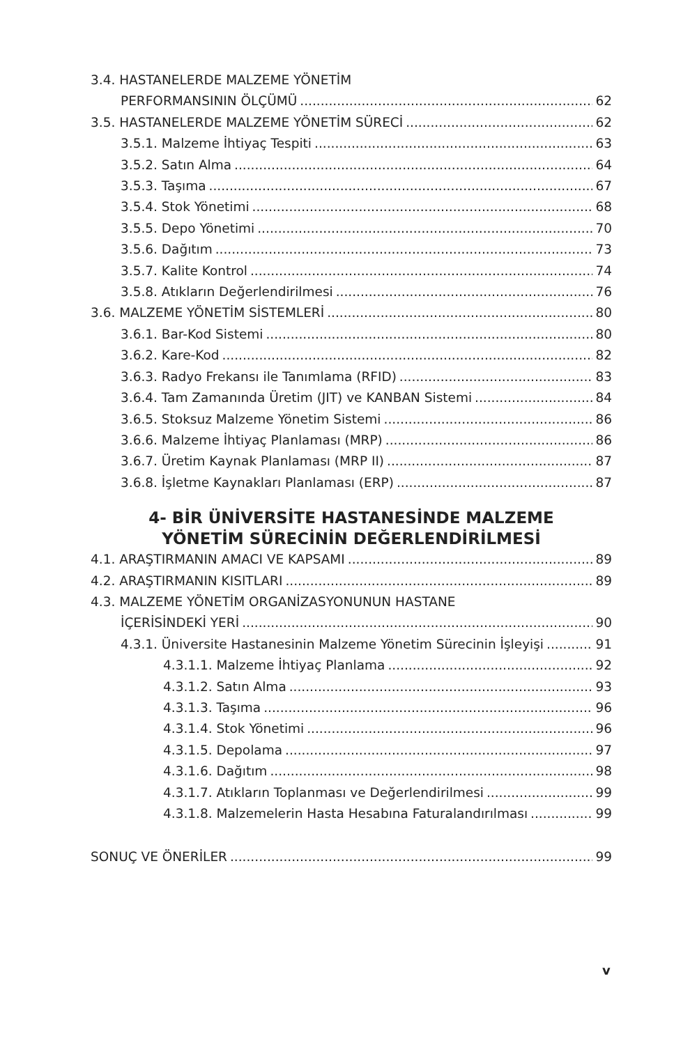3.4. HASTANELERDE MALZEME YÖNETİM
PERFORMANSININ ÖLÇÜMÜ 62
3.5. HASTANELERDE MALZEME YÖNETİM SÜRECİ 62
3.5.1. Malzeme İhtiyaç Tespiti 63
3.5.2. Satın Alma 64
3.5.3. Taşıma 67
3.5.4. Stok Yönetimi 68
3.5.5. Depo Yönetimi 70
3.5.6. Dağıtım 73
3.5.7. Kalite Kontrol 74
3.5.8. Atıkların Değerlendirilmesi 76
3.6. MALZEME YÖNETİM SİSTEMLERİ 80
3.6.1. Bar-Kod Sistemi 80
3.6.2. Kare-Kod 82
3.6.3. Radyo Frekansı ile Tanımlama (RFID) 83
3.6.4. Tam Zamanında Üretim (JIT) ve KANBAN Sistemi 84
3.6.5. Stoksuz Malzeme Yönetim Sistemi 86
3.6.6. Malzeme İhtiyaç Planlaması (MRP) 86
3.6.7. Üretim Kaynak Planlaması (MRP II) 87
3.6.8. İşletme Kaynakları Planlaması (ERP) 87
4- BİR ÜNİVERSİTE HASTANESİNDE MALZEME
YÖNETİM SÜRECİNİN DEĞERLENDİRİLMESİ
4.1. ARAŞTIRMANIN AMACI VE KAPSAMI 89
4.2. ARAŞTIRMANIN KISITLARI 89
4.3. MALZEME YÖNETİM ORGANİZASYONUNUN HASTANE
İÇERİSİNDEKİ YERİ 90
4.3.1. Üniversite Hastanesinin Malzeme Yönetim Sürecinin İşleyişi 91
4.3.1.1. Malzeme İhtiyaç Planlama 92
4.3.1.2. Satın Alma 93
4.3.1.3. Taşıma 96
4.3.1.4. Stok Yönetimi 96
4.3.1.5. Depolama 97
4.3.1.6. Dağıtım 98
4.3.1.7. Atıkların Toplanması ve Değerlendirilmesi 99
4.3.1.8. Malzemelerin Hasta Hesabına Faturalandırılması 99
SONUÇ VE ÖNERİLER 99
v